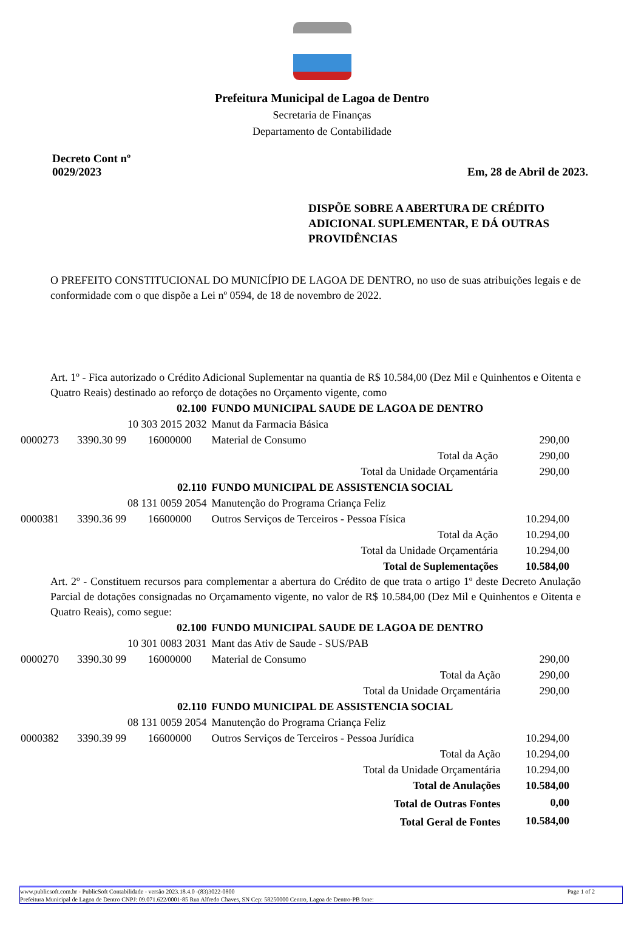Prefeitura Municipal de Lagoa de Dentro
Secretaria de Finanças
Departamento de Contabilidade
Decreto Cont nº
0029/2023
Em, 28 de Abril de 2023.
DISPÕE SOBRE A ABERTURA DE CRÉDITO ADICIONAL SUPLEMENTAR, E DÁ OUTRAS PROVIDÊNCIAS
O PREFEITO CONSTITUCIONAL DO MUNICÍPIO DE LAGOA DE DENTRO, no uso de suas atribuições legais e de conformidade com o que dispõe a Lei nº 0594, de 18 de novembro de 2022.
Art. 1º - Fica autorizado o Crédito Adicional Suplementar na quantia de R$ 10.584,00 (Dez Mil e Quinhentos e Oitenta e Quatro Reais) destinado ao reforço de dotações no Orçamento vigente, como
| | 02.100 | | FUNDO MUNICIPAL SAUDE DE LAGOA DE DENTRO | |
| 10 303 2015 2032 | | | Manut da Farmacia Básica | |
| 0000273 | 3390.30 99 | 16000000 | Material de Consumo | 290,00 |
| Total da Ação | | | | 290,00 |
| Total da Unidade Orçamentária | | | | 290,00 |
| | 02.110 | | FUNDO MUNICIPAL DE ASSISTENCIA SOCIAL | |
| 08 131 0059 2054 | | | Manutenção do Programa Criança Feliz | |
| 0000381 | 3390.36 99 | 16600000 | Outros Serviços de Terceiros - Pessoa Física | 10.294,00 |
| Total da Ação | | | | 10.294,00 |
| Total da Unidade Orçamentária | | | | 10.294,00 |
| Total de Suplementações | | | | 10.584,00 |
Art. 2º - Constituem recursos para complementar a abertura do Crédito de que trata o artigo 1º deste Decreto Anulação Parcial de dotações consignadas no Orçamamento vigente, no valor de R$ 10.584,00 (Dez Mil e Quinhentos e Oitenta e Quatro Reais), como segue:
| | 02.100 | | FUNDO MUNICIPAL SAUDE DE LAGOA DE DENTRO | |
| 10 301 0083 2031 | | | Mant das Ativ de Saude - SUS/PAB | |
| 0000270 | 3390.30 99 | 16000000 | Material de Consumo | 290,00 |
| Total da Ação | | | | 290,00 |
| Total da Unidade Orçamentária | | | | 290,00 |
| | 02.110 | | FUNDO MUNICIPAL DE ASSISTENCIA SOCIAL | |
| 08 131 0059 2054 | | | Manutenção do Programa Criança Feliz | |
| 0000382 | 3390.39 99 | 16600000 | Outros Serviços de Terceiros - Pessoa Jurídica | 10.294,00 |
| Total da Ação | | | | 10.294,00 |
| Total da Unidade Orçamentária | | | | 10.294,00 |
| Total de Anulações | | | | 10.584,00 |
| Total de Outras Fontes | | | | 0,00 |
| Total Geral de Fontes | | | | 10.584,00 |
www.publicsoft.com.br - PublicSoft Contabilidade - versão 2023.18.4.0 -(83)3022-0800 Page 1 of 2
Prefeitura Municipal de Lagoa de Dentro CNPJ: 09.071.622/0001-85 Rua Alfredo Chaves, SN Cep: 58250000 Centro, Lagoa de Dentro-PB fone: